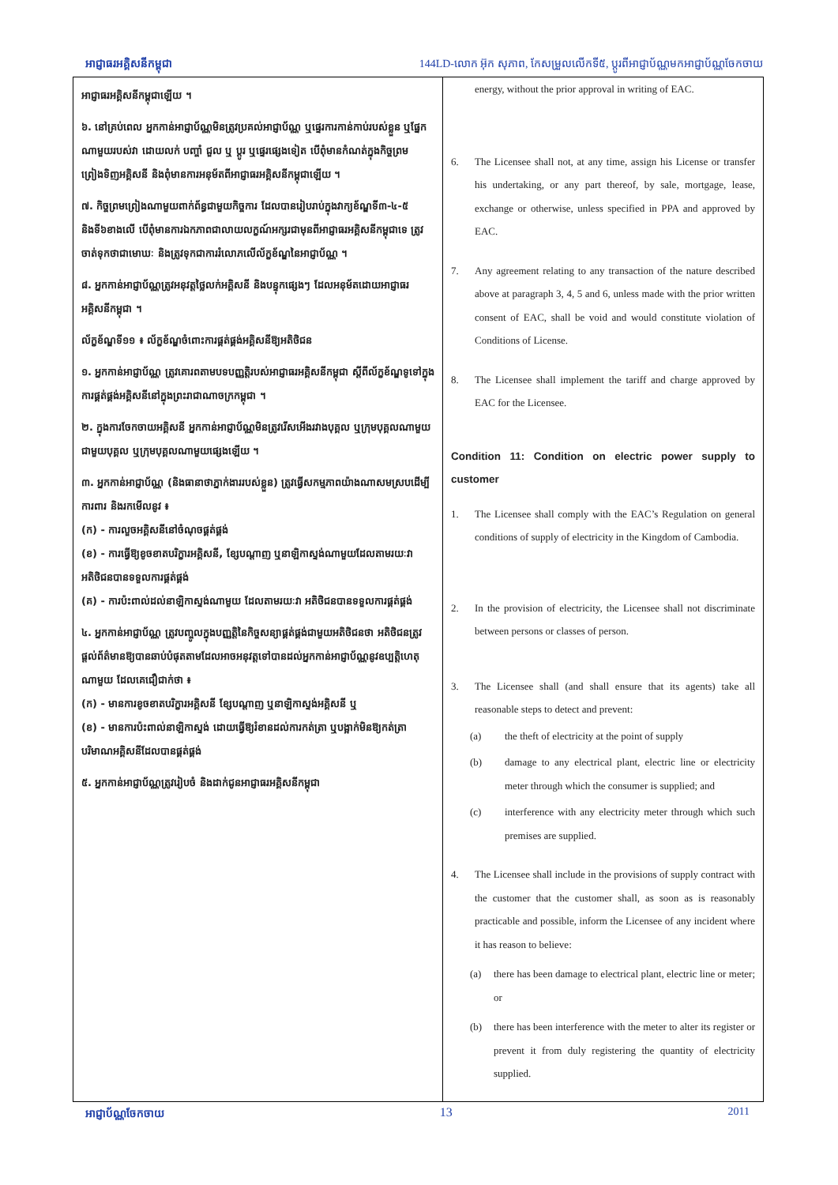អាជ្ញាធរអគ្គិសនីកម្ពុជា 144LD-លោក អ៊ុក សុភាព, កែសម្រួលលើកទី៥, ប្ដូរពីអាជ្ញាប័ណ្ណមកអាជ្ញាប័ណ្ណចែកចាយ
អាជ្ញាធរអគ្គិសនីកម្ពុជាឡើយ ។
៦. នៅគ្រប់ពេល អ្នកកាន់អាជ្ញាប័ណ្ណមិនត្រូវប្រគល់អាជ្ញាប័ណ្ណ ឬផ្ទេរការកាន់កាប់របស់ខ្លួន ឬផ្នែកណាមួយរបស់វា ដោយលក់ បញ្ចាំ ជួល ឬ ប្ដូរ ឬផ្ទេរផ្សេងទៀត បើពុំមានកំណត់ក្នុងកិច្ចព្រមព្រៀងទិញអគ្គិសនី និងពុំមានការអនុម័តពីអាជ្ញាធរអគ្គិសនីកម្ពុជាឡើយ ។
៧. កិច្ចព្រមព្រៀងណាមួយពាក់ព័ន្ធជាមួយកិច្ចការ ដែលបានរៀបរាប់ក្នុងវាក្យខ័ណ្ឌទី៣-៤-៥ និងទី៦ខាងលើ បើពុំមានការឯកភាពជាលាយលក្ខណ៍អក្សរជាមុនពីអាជ្ញាធរអគ្គិសនីកម្ពុជាទេ ត្រូវចាត់ទុកថាជាមោឃៈ និងត្រូវទុកជាការរំលោភលើល័ក្ខខ័ណ្ឌនៃអាជ្ញាប័ណ្ណ ។
៨. អ្នកកាន់អាជ្ញាប័ណ្ណត្រូវអនុវត្តថ្លៃលក់អគ្គិសនី និងបន្ទុកផ្សេងៗ ដែលអនុម័តដោយអាជ្ញាធរអគ្គិសនីកម្ពុជា ។
ល័ក្ខខ័ណ្ឌទី១១ ៖ ល័ក្ខខ័ណ្ឌចំពោះការផ្គត់ផ្គង់អគ្គិសនីឱ្យអតិថិជន
១. អ្នកកាន់អាជ្ញាប័ណ្ណ ត្រូវគោរពតាមបទបញ្ញត្តិរបស់អាជ្ញាធរអគ្គិសនីកម្ពុជា ស្ដីពីល័ក្ខខ័ណ្ឌទូទៅក្នុងការផ្គត់ផ្គង់អគ្គិសនីនៅក្នុងព្រះរាជាណាចក្រកម្ពុជា ។
២. ក្នុងការចែកចាយអគ្គិសនី អ្នកកាន់អាជ្ញាប័ណ្ណមិនត្រូវរើសអើងរវាងបុគ្គល ឬក្រុមបុគ្គលណាមួយជាមួយបុគ្គល ឬក្រុមបុគ្គលណាមួយផ្សេងឡើយ ។
៣. អ្នកកាន់អាជ្ញាប័ណ្ណ (និងធានាថាភ្នាក់ងាររបស់ខ្លួន) ត្រូវធ្វើសកម្មភាពយ៉ាងណាសមស្របដើម្បីការពារ និងរកមើលនូវ ៖
(ក) - ការលួចអគ្គិសនីនៅចំណុចផ្គត់ផ្គង់
(ខ) - ការធ្វើឱ្យខូចខាតបរិក្ខារអគ្គិសនី, ខ្សែបណ្ដាញ ឬនាឡិកាស្ទង់ណាមួយដែលតាមរយៈវា អតិថិជនបានទទួលការផ្គត់ផ្គង់
(គ) - ការប៉ះពាល់ដល់នាឡិកាស្ទង់ណាមួយ ដែលតាមរយៈវា អតិថិជនបានទទួលការផ្គត់ផ្គង់
៤. អ្នកកាន់អាជ្ញាប័ណ្ណ ត្រូវបញ្ចូលក្នុងបញ្ញត្តិនៃកិច្ចសន្យាផ្គត់ផ្គង់ជាមួយអតិថិជនថា អតិថិជនត្រូវផ្ដល់ព័ត៌មានឱ្យបានឆាប់បំផុតតាមដែលអាចអនុវត្តទៅបានដល់អ្នកកាន់អាជ្ញាប័ណ្ណនូវឧប្បត្តិហេតុណាមួយ ដែលគេជឿជាក់ថា ៖
(ក) - មានការខូចខាតបរិក្ខារអគ្គិសនី ខ្សែបណ្ដាញ ឬនាឡិកាស្ទង់អគ្គិសនី ឬ
(ខ) - មានការប៉ះពាល់នាឡិកាស្ទង់ ដោយធ្វើឱ្យរំខានដល់ការកត់ត្រា ឬបង្អាក់មិនឱ្យកត់ត្រាបរិមាណអគ្គិសនីដែលបានផ្គត់ផ្គង់
៥. អ្នកកាន់អាជ្ញាប័ណ្ណត្រូវរៀបចំ និងដាក់ជូនអាជ្ញាធរអគ្គិសនីកម្ពុជា
energy, without the prior approval in writing of EAC.
6. The Licensee shall not, at any time, assign his License or transfer his undertaking, or any part thereof, by sale, mortgage, lease, exchange or otherwise, unless specified in PPA and approved by EAC.
7. Any agreement relating to any transaction of the nature described above at paragraph 3, 4, 5 and 6, unless made with the prior written consent of EAC, shall be void and would constitute violation of Conditions of License.
8. The Licensee shall implement the tariff and charge approved by EAC for the Licensee.
Condition 11: Condition on electric power supply to customer
1. The Licensee shall comply with the EAC’s Regulation on general conditions of supply of electricity in the Kingdom of Cambodia.
2. In the provision of electricity, the Licensee shall not discriminate between persons or classes of person.
3. The Licensee shall (and shall ensure that its agents) take all reasonable steps to detect and prevent:
(a) the theft of electricity at the point of supply
(b) damage to any electrical plant, electric line or electricity meter through which the consumer is supplied; and
(c) interference with any electricity meter through which such premises are supplied.
4. The Licensee shall include in the provisions of supply contract with the customer that the customer shall, as soon as is reasonably practicable and possible, inform the Licensee of any incident where it has reason to believe:
(a) there has been damage to electrical plant, electric line or meter; or
(b) there has been interference with the meter to alter its register or prevent it from duly registering the quantity of electricity supplied.
អាជ្ញាប័ណ្ណចែកចាយ 13 2011